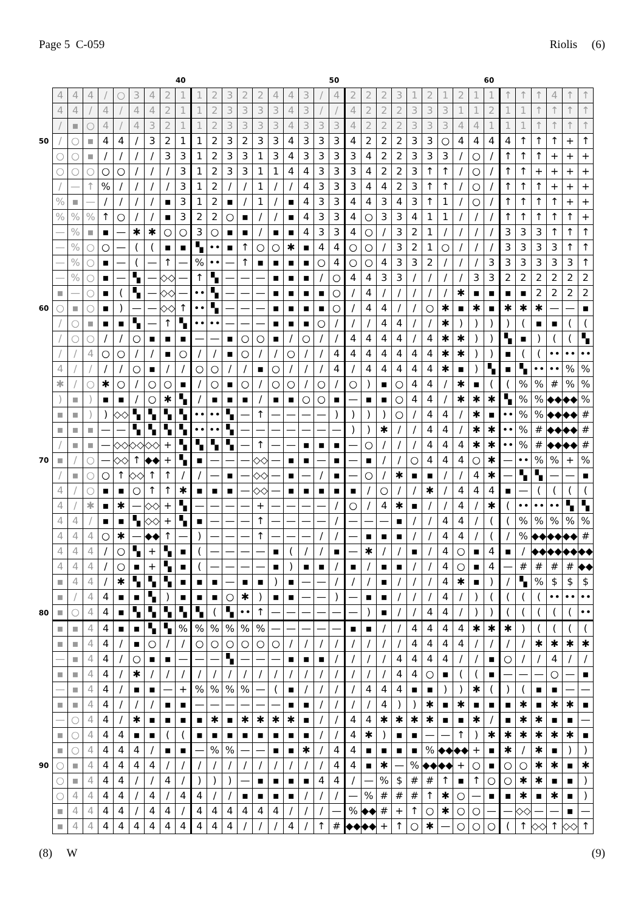Page 5 C-059 Riolis (6)
| | | | | | | | | | 40 | | | | | | | | | | 50 | | | | | | | | | | 60 | | | | | | |
| --- | --- | --- | --- | --- | --- | --- | --- | --- | --- | --- | --- | --- | --- | --- | --- | --- | --- | --- | --- | --- | --- | --- | --- | --- | --- | --- | --- | --- | --- | --- | --- | --- | --- | --- | --- |
| | 4 | 4 | 4 | / | ○ | 3 | 4 | 2 | 1 | 1 | 2 | 3 | 2 | 2 | 4 | 4 | 3 | / | 4 | 2 | 2 | 2 | 3 | 1 | 2 | 1 | 2 | 1 | 1 | ↑ | ↑ | ↑ | 4 | ↑ | ↑ |
| | 4 | 4 | / | 4 | / | 4 | 4 | 2 | 1 | 1 | 2 | 3 | 3 | 3 | 3 | 4 | 3 | / | / | 4 | 2 | 2 | 2 | 3 | 3 | 3 | 1 | 1 | 2 | 1 | 1 | ↑ | ↑ | ↑ | ↑ |
| | / | ▪ | ○ | 4 | / | 4 | 3 | 2 | 1 | 1 | 2 | 3 | 3 | 3 | 3 | 4 | 3 | 3 | 3 | 4 | 2 | 2 | 2 | 3 | 3 | 3 | 4 | 4 | 1 | 1 | 1 | ↑ | ↑ | ↑ | ↑ |
| 50 | / | ○ | ▪ | 4 | 4 | / | 3 | 2 | 1 | 1 | 2 | 3 | 2 | 3 | 3 | 4 | 3 | 3 | 3 | 4 | 2 | 2 | 2 | 3 | 3 | ○ | 4 | 4 | 4 | 4 | ↑ | ↑ | ↑ | + | ↑ |
| | ○ | ○ | ▪ | / | / | / | / | 3 | 3 | 1 | 2 | 3 | 3 | 1 | 3 | 4 | 3 | 3 | 3 | 3 | 4 | 2 | 2 | 3 | 3 | 3 | / | ○ | / | ↑ | ↑ | ↑ | + | + | + |
| | ○ | ○ | ○ | ○ | ○ | / | / | / | 3 | 1 | 2 | 3 | 3 | 1 | 1 | 4 | 4 | 3 | 3 | 3 | 4 | 2 | 2 | 3 | ↑ | ↑ | / | ○ | / | ↑ | ↑ | + | + | + | + |
| | / | — | ↑ | % | / | / | / | / | 3 | 1 | 2 | / | / | 1 | / | / | 4 | 3 | 3 | 3 | 4 | 4 | 2 | 3 | ↑ | ↑ | / | ○ | / | ↑ | ↑ | ↑ | + | + | + |
| | % | ▪ | — | / | / | / | / | ▪ | 3 | 1 | 2 | ▪ | / | 1 | / | ▪ | 4 | 3 | 3 | 4 | 4 | 3 | 4 | 3 | ↑ | 1 | / | ○ | / | ↑ | ↑ | ↑ | ↑ | + | + |
| | % | % | % | ↑ | ○ | / | / | ▪ | 3 | 2 | 2 | ○ | ▪ | / | / | ▪ | 4 | 3 | 3 | 4 | ○ | 3 | 3 | 4 | 1 | 1 | / | / | / | ↑ | ↑ | ↑ | ↑ | ↑ | + |
| | — | % | ▪ | ▪ | — | ✱ | ✱ | ○ | ○ | 3 | ○ | ▪ | ▪ | / | ▪ | ▪ | 4 | 3 | 3 | 4 | ○ | / | 3 | 2 | 1 | / | / | / | / | 3 | 3 | 3 | ↑ | ↑ | ↑ |
| | — | % | ○ | ○ | — | ( | ( | ▪ | ▪ | ▚ | •• | ▪ | ↑ | ○ | ○ | ✱ | ▪ | 4 | 4 | ○ | ○ | / | 3 | 2 | 1 | ○ | / | / | / | 3 | 3 | 3 | 3 | ↑ | ↑ |
| | — | % | ○ | ▪ | — | ( | — | ↑ | — | % | •• | — | ↑ | ▪ | ▪ | ▪ | ▪ | ○ | 4 | ○ | ○ | 4 | 3 | 3 | 2 | / | / | / | 3 | 3 | 3 | 3 | 3 | 3 | ↑ |
| | — | % | ○ | ▪ | — | ▚ | — | ◇◇ | — | ↑ | ▚ | — | — | — | ▪ | ▪ | ▪ | / | ○ | 4 | 4 | 3 | 3 | / | / | / | / | 3 | 3 | 2 | 2 | 2 | 2 | 2 | 2 |
| | ▪ | — | ○ | ▪ | ( | ▚ | — | ◇◇ | — | •• | ▚ | — | — | — | ▪ | ▪ | ▪ | ▪ | ○ | / | 4 | / | / | / | / | / | ✱ | ▪ | ▪ | ▪ | ▪ | 2 | 2 | 2 | 2 |
| 60 | ○ | ▪ | ○ | ▪ | ) | — | — | ◇◇ | ↑ | •• | ▚ | — | — | — | ▪ | ▪ | ▪ | ▪ | ○ | / | 4 | 4 | / | / | ○ | ✱ | ▪ | ✱ | ▪ | ✱ | ✱ | ✱ | — | — | ▪ |
| | / | ○ | ▪ | ▪ | ▪ | ▚ | — | ↑ | ▚ | •• | •• | — | — | — | ▪ | ▪ | ▪ | ○ | / | / | / | 4 | 4 | / | / | ✱ | ) | ) | ) | ) | ( | ▪ | ▪ | ( | ( |
| | / | ○ | ○ | / | / | ○ | ▪ | ▪ | ▪ | — | — | ▪ | ○ | ○ | ▪ | / | ○ | / | / | 4 | 4 | 4 | 4 | / | 4 | ✱ | ✱ | ) | ) | ▚ | ▪ | ) | ( | ( | ▚ |
| | / | / | 4 | ○ | ○ | / | / | ▪ | ○ | / | / | ▪ | ○ | / | / | ○ | / | / | 4 | 4 | 4 | 4 | 4 | 4 | 4 | ✱ | ✱ | ) | ) | ▪ | ( | ( | •• | •• | •• |
| | 4 | / | / | / | / | ○ | ▪ | / | / | ○ | ○ | / | / | ▪ | ○ | / | / | / | 4 | / | 4 | 4 | 4 | 4 | 4 | ✱ | ▪ | ) | ▚ | ▪ | ▚ | •• | •• | % | % |
| | ✱ | / | ○ | ✱ | ○ | / | ○ | ○ | ▪ | / | ○ | ▪ | ○ | / | ○ | ○ | / | ○ | / | ○ | ) | ▪ | ○ | 4 | 4 | / | ✱ | ▪ | ( | ( | % | % | # | % | % |
| | ) | ▪ | ) | ▪ | ▪ | / | ○ | ✱ | ▚ | / | ▪ | ▪ | ▪ | / | ▪ | ▪ | ○ | ○ | ▪ | — | ▪ | ▪ | ○ | 4 | 4 | / | ✱ | ✱ | ✱ | ▚ | % | % | ◆◆ | ◆◆ | % |
| | ▪ | ▪ | ) | ) | ◇◇ | ▚ | ▚ | ▚ | ▚ | •• | •• | ▚ | — | ↑ | — | — | — | — | ) | ) | ) | ) | ○ | / | 4 | 4 | / | ✱ | ▪ | •• | % | % | ◆◆ | ◆◆ | # |
| | ▪ | ▪ | ▪ | — | — | ▚ | ▚ | ▚ | ▚ | •• | •• | ▚ | — | — | — | — | — | — | — | ) | ) | ✱ | / | / | 4 | 4 | / | ✱ | ✱ | •• | % | # | ◆◆ | ◆◆ | # |
| | / | ▪ | ▪ | — | ◇◇ | ◇◇ | ◇◇ | + | ▚ | ▚ | ▚ | ▚ | — | ↑ | — | — | ▪ | ▪ | ▪ | — | ○ | / | / | / | 4 | 4 | 4 | ✱ | ✱ | •• | % | # | ◆◆ | ◆◆ | # |
| 70 | ▪ | / | ○ | — | ◇◇ | ↑ | ◆◆ | + | ▚ | ▪ | — | — | — | ◇◇ | — | ▪ | ▪ | — | ▪ | — | ▪ | / | / | ○ | 4 | 4 | 4 | ○ | ✱ | — | •• | % | % | + | % |
| | / | ▪ | ○ | ○ | ↑ | ◇◇ | ↑ | ↑ | / | / | — | ▪ | — | ◇◇ | — | ▪ | — | / | ▪ | — | ○ | / | ✱ | ▪ | ▪ | / | / | 4 | ✱ | — | ▚ | ▚ | — | — | ▪ |
| | 4 | / | ○ | ▪ | ▪ | ○ | ↑ | ↑ | ✱ | ▪ | ▪ | ▪ | — | ◇◇ | — | ▪ | ▪ | ▪ | ▪ | ▪ | / | ○ | / | / | ✱ | / | 4 | 4 | 4 | ▪ | — | ( | ( | ( | ( |
| | 4 | / | ✱ | ▪ | ✱ | — | ◇◇ | + | ▚ | — | — | — | — | + | — | — | — | — | / | ○ | / | 4 | ✱ | ▪ | / | / | 4 | / | ✱ | ( | •• | •• | •• | ▚ | ▚ |
| | 4 | 4 | / | ▪ | ▪ | ▚ | ◇◇ | + | ▚ | ▪ | — | — | — | ↑ | — | — | — | — | / | — | — | — | ▪ | / | / | 4 | 4 | / | ( | ( | % | % | % | % | % |
| | 4 | 4 | 4 | ○ | ✱ | — | ◆◆ | ↑ | — | ) | — | — | — | ↑ | — | — | — | / | / | — | ▪ | ▪ | ▪ | / | / | 4 | 4 | / | ( | / | % | ◆◆ | ◆◆ | ◆◆ | # |
| | 4 | 4 | 4 | / | ○ | ▚ | + | ▚ | ▪ | ( | — | — | — | — | ▪ | ( | / | / | ▪ | — | ✱ | / | / | ▪ | / | 4 | ○ | ▪ | 4 | ▪ | / | ◆◆ | ◆◆ | ◆◆ | ◆◆ |
| | 4 | 4 | 4 | / | ○ | ▪ | + | ▚ | ▪ | ( | — | — | — | — | ▪ | ) | ▪ | ▪ | / | ▪ | / | ▪ | ▪ | / | / | 4 | ○ | ▪ | 4 | — | # | # | # | # | ◆◆ |
| | ▪ | 4 | 4 | / | ✱ | ▚ | ▚ | ▚ | ▪ | ▪ | ▪ | — | ▪ | ▪ | ) | ▪ | — | — | / | / | / | ▪ | / | / | / | 4 | ✱ | ▪ | ) | / | ▚ | % | $ | $ | $ |
| | ▪ | / | 4 | 4 | ▪ | ▪ | ▚ | ) | ▪ | ▪ | ▪ | ○ | ✱ | ) | ▪ | ▪ | — | — | ) | — | ▪ | ▪ | / | / | / | 4 | / | ) | ( | ( | ( | ( | •• | •• | •• |
| 80 | ▪ | ○ | 4 | 4 | ▪ | ▚ | ▚ | ▚ | ▚ | ▚ | ( | ▚ | •• | ↑ | — | — | — | — | — | — | ) | ▪ | / | / | 4 | 4 | / | ) | ) | ( | ( | ( | ( | ( | •• |
| | ▪ | ▪ | 4 | 4 | ▪ | ▪ | ▚ | ▚ | % | % | % | % | % | % | — | — | — | — | — | ▪ | ▪ | / | / | 4 | 4 | 4 | 4 | ✱ | ✱ | ✱ | ) | ( | ( | ( | ( |
| | ▪ | ▪ | 4 | 4 | / | ▪ | ○ | / | / | ○ | ○ | ○ | ○ | ○ | ○ | / | / | / | / | / | / | / | / | 4 | 4 | 4 | 4 | / | / | / | / | ✱ | ✱ | ✱ | ✱ |
| | — | ▪ | 4 | 4 | / | ○ | ▪ | ▪ | — | — | — | ▚ | — | — | — | ▪ | ▪ | ▪ | / | / | / | / | 4 | 4 | 4 | 4 | / | / | ▪ | ○ | / | / | 4 | / | / |
| | ▪ | ▪ | 4 | 4 | / | ✱ | / | / | / | / | / | / | / | / | / | / | / | / | / | / | / | / | 4 | 4 | ○ | ▪ | ( | ( | ▪ | — | — | — | ○ | — | ▪ |
| | — | ▪ | 4 | 4 | / | ▪ | ▪ | — | + | % | % | % | % | — | ( | ▪ | / | / | / | / | 4 | 4 | 4 | ▪ | ▪ | ) | ) | ✱ | ( | ) | ( | ▪ | ▪ | — | — |
| | ▪ | ▪ | 4 | 4 | / | / | / | ▪ | ▪ | — | — | — | — | — | — | ▪ | ▪ | / | / | / | / | 4 | ) | ) | ✱ | ▪ | ✱ | ▪ | ▪ | ▪ | ✱ | ▪ | ✱ | ✱ | ▪ |
| | — | ○ | 4 | 4 | / | ✱ | ▪ | ▪ | ▪ | ▪ | ✱ | ▪ | ✱ | ✱ | ✱ | ✱ | ▪ | / | / | 4 | 4 | ✱ | ✱ | ✱ | ✱ | ▪ | ▪ | ✱ | / | ▪ | ✱ | ✱ | ▪ | ▪ | — |
| | ▪ | ○ | 4 | 4 | 4 | ▪ | ▪ | ( | ( | ▪ | ▪ | ▪ | ▪ | ▪ | ▪ | ▪ | ▪ | / | / | 4 | ✱ | ) | ▪ | ▪ | — | — | ↑ | ) | ✱ | ✱ | ✱ | ✱ | ✱ | ✱ | ▪ |
| | ▪ | ○ | 4 | 4 | 4 | 4 | / | ▪ | ▪ | — | % | % | — | — | ▪ | ▪ | ✱ | / | 4 | 4 | ▪ | ▪ | ▪ | ▪ | % | ◆◆ | ◆◆ | + | ▪ | ✱ | / | ✱ | ▪ | ) | ) |
| 90 | ○ | ▪ | 4 | 4 | 4 | 4 | 4 | / | / | / | / | / | / | / | / | / | / | / | 4 | 4 | ▪ | ✱ | — | % | ◆◆ | ◆◆ | + | ○ | ▪ | ○ | ○ | ✱ | ✱ | ▪ | ✱ |
| | ○ | ▪ | 4 | 4 | 4 | / | / | 4 | / | ) | ) | ) | — | ▪ | ▪ | ▪ | ▪ | 4 | 4 | / | — | % | $ | # | # | ↑ | ▪ | ↑ | ○ | ○ | ✱ | ✱ | ▪ | ▪ | ) |
| | ○ | 4 | 4 | 4 | 4 | / | 4 | / | 4 | 4 | / | / | ▪ | ▪ | ▪ | ▪ | / | / | / | — | % | # | # | # | ↑ | ✱ | ○ | — | ▪ | ▪ | ✱ | ▪ | ✱ | ▪ | ) |
| | ▪ | 4 | 4 | 4 | 4 | / | 4 | 4 | / | 4 | 4 | 4 | 4 | 4 | 4 | / | / | / | — | % | ◆◆ | # | + | ↑ | ○ | ✱ | ○ | ○ | — | — | ◇◇ | — | — | ▪ | — |
| | ▪ | 4 | 4 | 4 | 4 | 4 | 4 | 4 | 4 | 4 | 4 | 4 | / | / | / | 4 | / | ↑ | # | ◆◆ | ◆◆ | + | ↑ | ○ | ✱ | — | ○ | ○ | ○ | ( | ↑ | ◇◇ | ↑ | ◇◇ | ↑ |
(8) W (9)